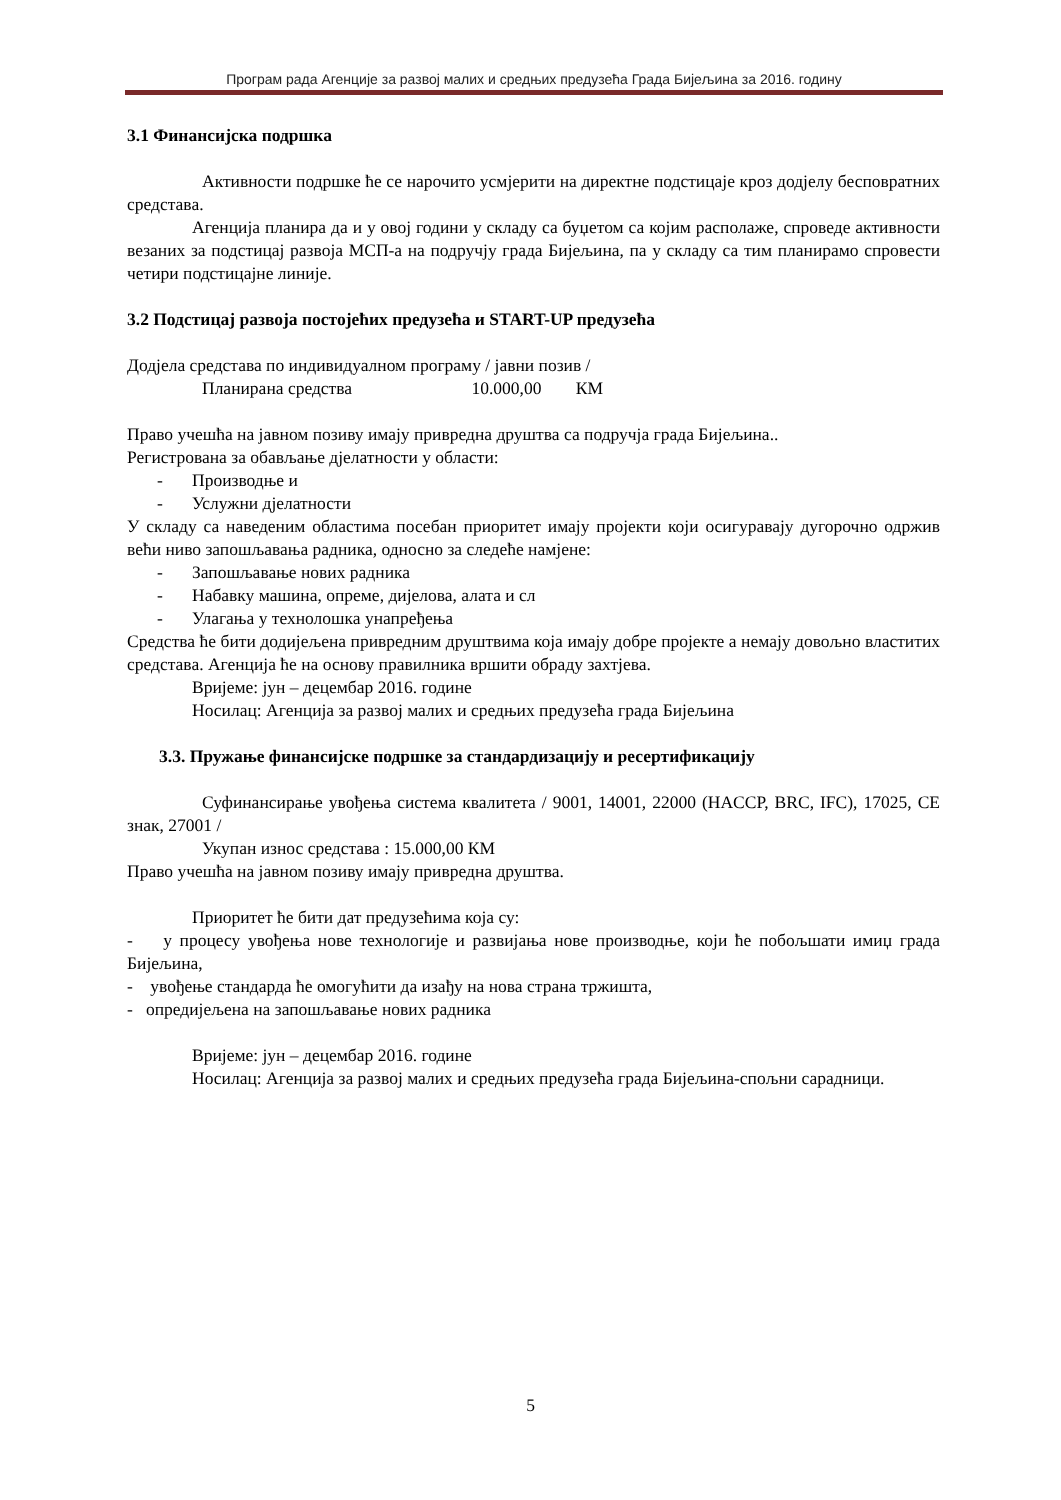Програм рада Агенције за развој малих и средњих предузећа Града Бијељина за 2016. годину
3.1 Финансијска подршка
Активности подршке ће се нарочито усмјерити на директне подстицаје кроз додјелу бесповратних средстава.
Агенција планира да и у овој години у складу са буџетом са којим располаже, спроведе активности везаних за подстицај развоја МСП-а на подручју града Бијељина, па у складу са тим планирамо спровести четири подстицајне линије.
3.2 Подстицај развоја постојећих предузећа и START-UP предузећа
Додјела средстава по индивидуалном програму / јавни позив /
Планирана средства 10.000,00 КМ
Право учешћа на јавном позиву имају привредна друштва са подручја града Бијељина..
Регистрована за обављање дјелатности у области:
- Производње и
- Услужни дјелатности
У складу са наведеним областима посебан приоритет имају пројекти који осигуравају дугорочно одржив већи ниво запошљавања радника, односно за следеће намјене:
- Запошљавање нових радника
- Набавку машина, опреме, дијелова, алата и сл
- Улагања у технолошка унапређења
Средства ће бити додијељена привредним друштвима која имају добре пројекте а немају довољно властитих средстава. Агенција ће на основу правилника вршити обраду захтјева.
Вријеме: јун – децембар 2016. године
Носилац: Агенција за развој малих и средњих предузећа града Бијељина
3.3. Пружање финансијске подршке за стандардизацију и ресертификацију
Суфинансирање увођења система квалитета / 9001, 14001, 22000 (HACCP, BRC, IFC), 17025, CE знак, 27001 /
Укупан износ средстава : 15.000,00 КМ
Право учешћа на јавном позиву имају привредна друштва.
Приоритет ће бити дат предузећима која су:
- у процесу увођења нове технологије и развијања нове производње, који ће побољшати имиџ града Бијељина,
- увођење стандарда ће омогућити да изађу на нова страна тржишта,
- опредијељена на запошљавање нових радника
Вријеме: јун – децембар 2016. године
Носилац: Агенција за развој малих и средњих предузећа града Бијељина-спољни сарадници.
5